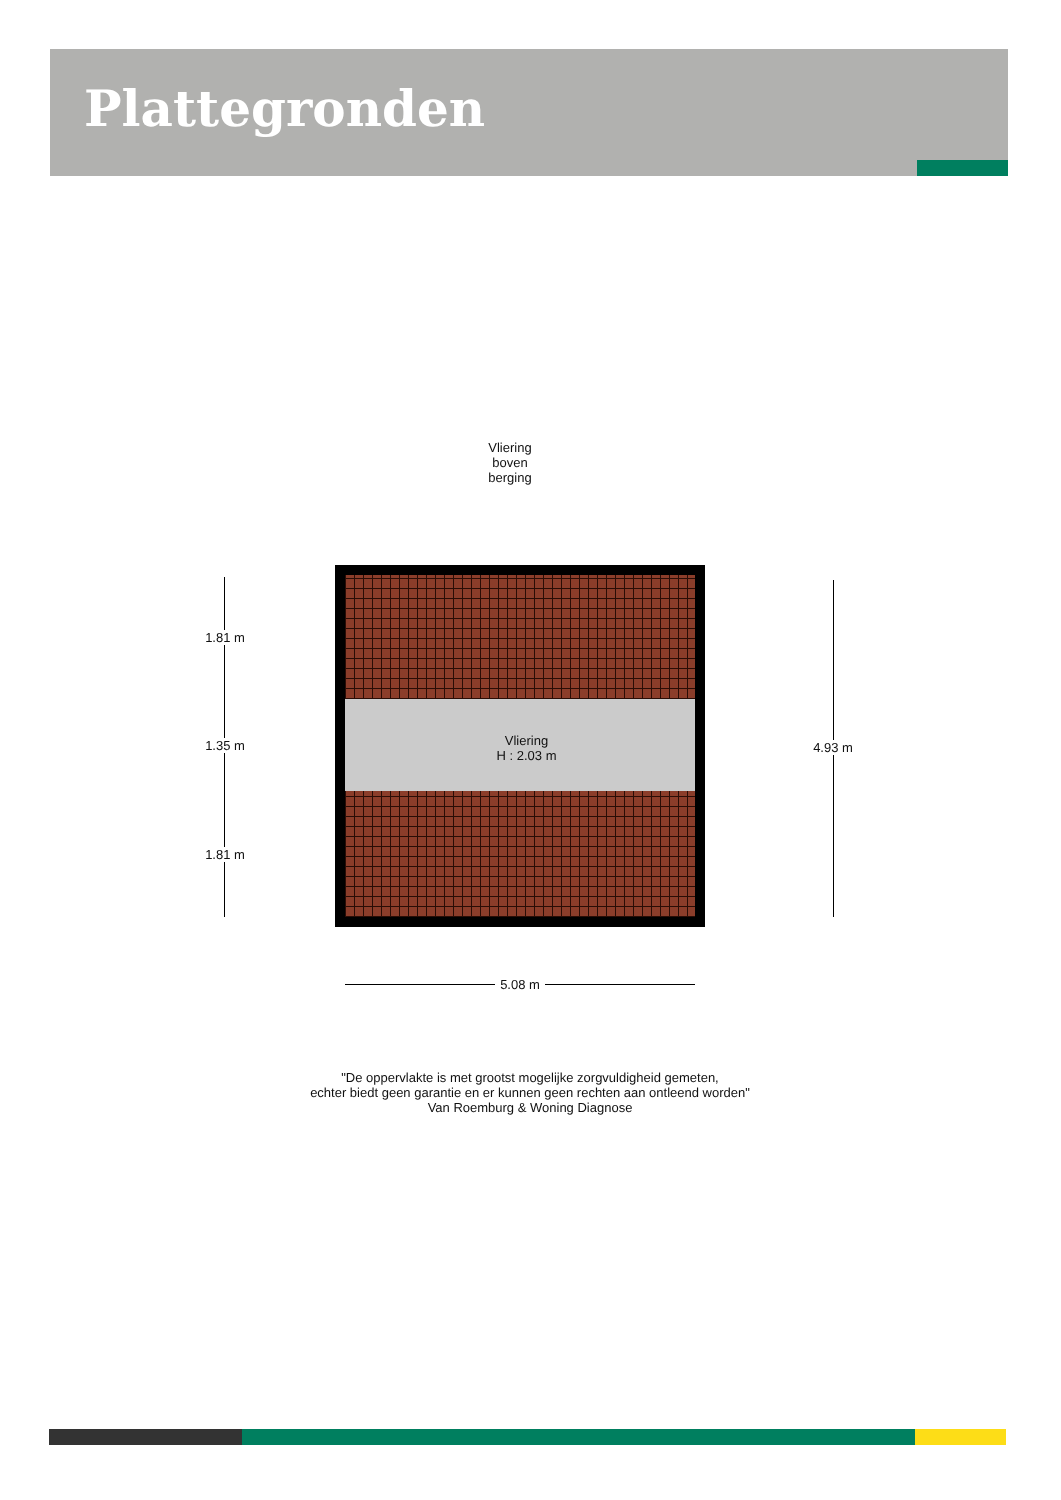Plattegronden
Vliering
boven
berging
Vliering
H : 2.03 m
1.81 m
1.35 m
1.81 m
4.93 m
5.08 m
"De oppervlakte is met grootst mogelijke zorgvuldigheid gemeten,
echter biedt geen garantie en er kunnen geen rechten aan ontleend worden"
Van Roemburg & Woning Diagnose